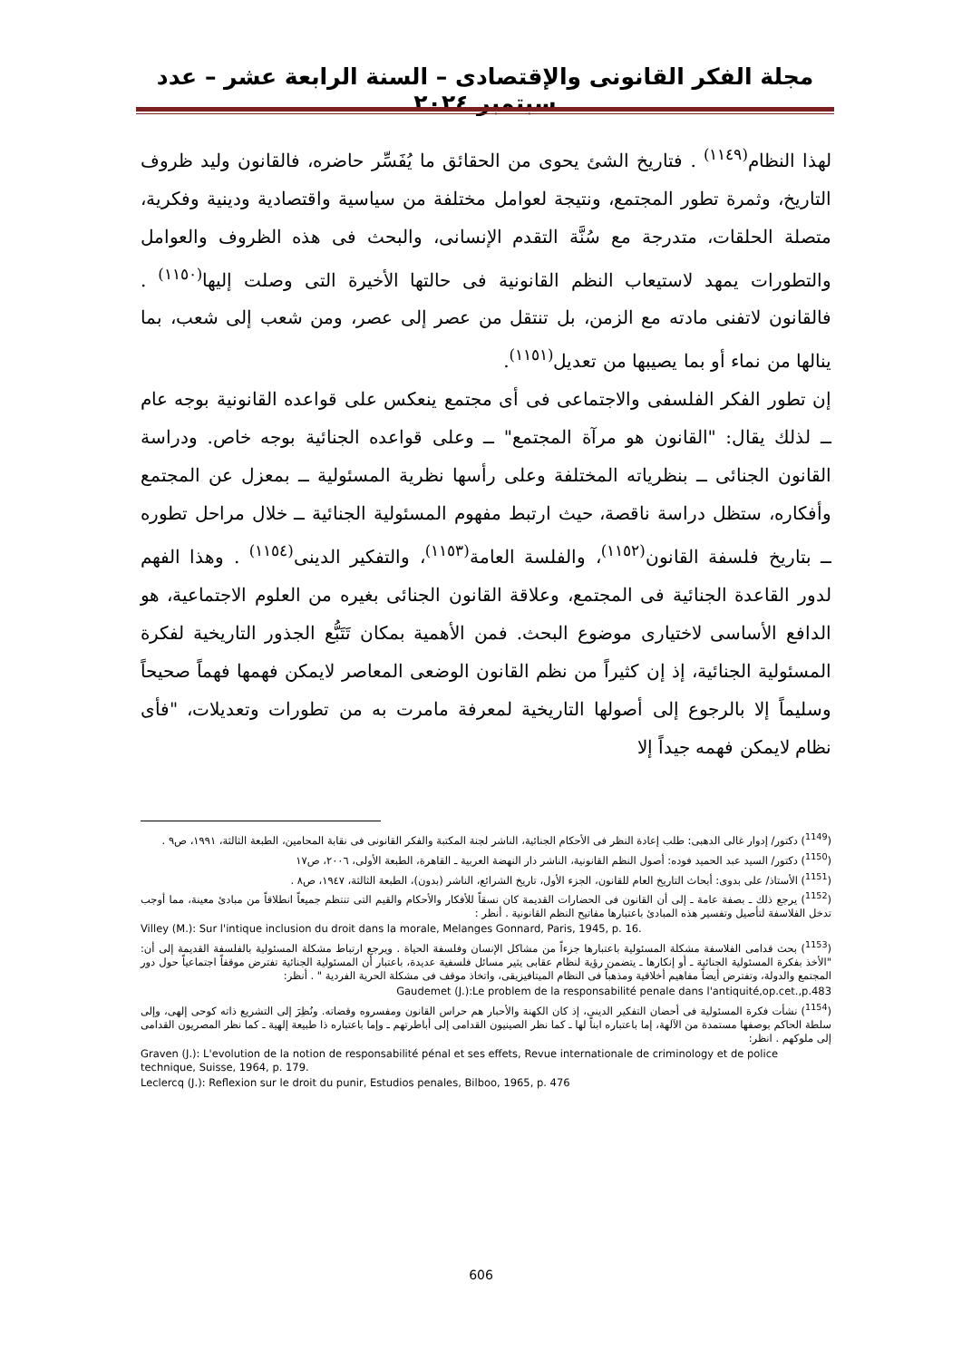مجلة الفكر القانونى والإقتصادى – السنة الرابعة عشر – عدد سبتمبر ٢٠٢٤
لهذا النظام<sup>(١١٤٩)</sup> . فتاريخ الشئ يحوى من الحقائق ما يُفَسِّر حاضره، فالقانون وليد ظروف التاريخ، وثمرة تطور المجتمع، ونتيجة لعوامل مختلفة من سياسية واقتصادية ودينية وفكرية، متصلة الحلقات، متدرجة مع سُنَّة التقدم الإنسانى، والبحث فى هذه الظروف والعوامل والتطورات يمهد لاستيعاب النظم القانونية فى حالتها الأخيرة التى وصلت إليها<sup>(١١٥٠)</sup> . فالقانون لاتفنى مادته مع الزمن، بل تنتقل من عصر إلى عصر، ومن شعب إلى شعب، بما ينالها من نماء أو بما يصيبها من تعديل<sup>(١١٥١)</sup>.
إن تطور الفكر الفلسفى والاجتماعى فى أى مجتمع ينعكس على قواعده القانونية بوجه عام ــ لذلك يقال: "القانون هو مرآة المجتمع" ــ وعلى قواعده الجنائية بوجه خاص. ودراسة القانون الجنائى ــ بنظرياته المختلفة وعلى رأسها نظرية المسئولية ــ بمعزل عن المجتمع وأفكاره، ستظل دراسة ناقصة، حيث ارتبط مفهوم المسئولية الجنائية ــ خلال مراحل تطوره ــ بتاريخ فلسفة القانون<sup>(١١٥٢)</sup>، والفلسة العامة<sup>(١١٥٣)</sup>، والتفكير الدينى<sup>(١١٥٤)</sup> . وهذا الفهم لدور القاعدة الجنائية فى المجتمع، وعلاقة القانون الجنائى بغيره من العلوم الاجتماعية، هو الدافع الأساسى لاختيارى موضوع البحث. فمن الأهمية بمكان تَتَبُّع الجذور التاريخية لفكرة المسئولية الجنائية، إذ إن كثيراً من نظم القانون الوضعى المعاصر لايمكن فهمها فهماً صحيحاً وسليماً إلا بالرجوع إلى أصولها التاريخية لمعرفة مامرت به من تطورات وتعديلات، "فأى نظام لايمكن فهمه جيداً إلا
(<sup>1149</sup>) دكتور/ إدوار غالى الدهبى: طلب إعادة النظر فى الأحكام الجنائية، الناشر لجنة المكتبة والفكر القانونى فى نقابة المحامين، الطبعة الثالثة، ١٩٩١، ص٩ .
(<sup>1150</sup>) دكتور/ السيد عبد الحميد فوده: أصول النظم القانونية، الناشر دار النهضة العربية ـ القاهرة، الطبعة الأولى، ٢٠٠٦، ص١٧
(<sup>1151</sup>) الأستاذ/ على بدوى: أبحاث التاريخ العام للقانون، الجزء الأول، تاريخ الشرائع، الناشر (بدون)، الطبعة الثالثة، ١٩٤٧، ص٨ .
(<sup>1152</sup>) يرجع ذلك ـ بصفة عامة ـ إلى أن القانون فى الحضارات القديمة كان نسقاً للأفكار والأحكام والقيم التى تنتظم جميعاً انطلاقاً من مبادئ معينة، مما أوجب تدخل الفلاسفة لتأصيل وتفسير هذه المبادئ باعتبارها مفاتيح النظم القانونية . أنظر :
Villey (M.): Sur l'intique inclusion du droit dans la morale, Melanges Gonnard, Paris, 1945, p. 16.
(<sup>1153</sup>) بحث قدامى الفلاسفة مشكلة المسئولية باعتبارها جزءاً من مشاكل الإنسان وفلسفة الحياة . ويرجع ارتباط مشكلة المسئولية بالفلسفة القديمة إلى أن: "الأخذ بفكرة المسئولية الجنائية ـ أو إنكارها ـ يتضمن رؤية لنظام عقابى يثير مسائل فلسفية عديدة، باعتبار أن المسئولية الجنائية تفترض موقفاً اجتماعياً حول دور المجتمع والدولة، وتفترض أيضاً مفاهيم أخلاقية ومذهباً فى النظام الميتافيزيقى، واتخاذ موقف فى مشكلة الحرية الفردية " . أنظر:
Gaudemet (J.):Le problem de la responsabilité penale dans l'antiquité,op.cet.,p.483
(<sup>1154</sup>) نشأت فكرة المسئولية فى أحضان التفكير الدينى، إذ كان الكهنة والأحبار هم حراس القانون ومفسروه وقضاته. ونُظِرَ إلى التشريع ذاته كوحى إلهى، وإلى سلطة الحاكم بوصفها مستمدة من الآلهة، إما باعتباره ابناً لها ـ كما نظر الصينيون القدامى إلى أباطرتهم ـ وإما باعتباره ذا طبيعة إلهية ـ كما نظر المصريون القدامى إلى ملوكهم . انظر:
Graven (J.): L'evolution de la notion de responsabilité pénal et ses effets, Revue internationale de criminology et de police technique, Suisse, 1964, p. 179.
Leclercq (J.): Reflexion sur le droit du punir, Estudios penales, Bilboo, 1965, p. 476
606